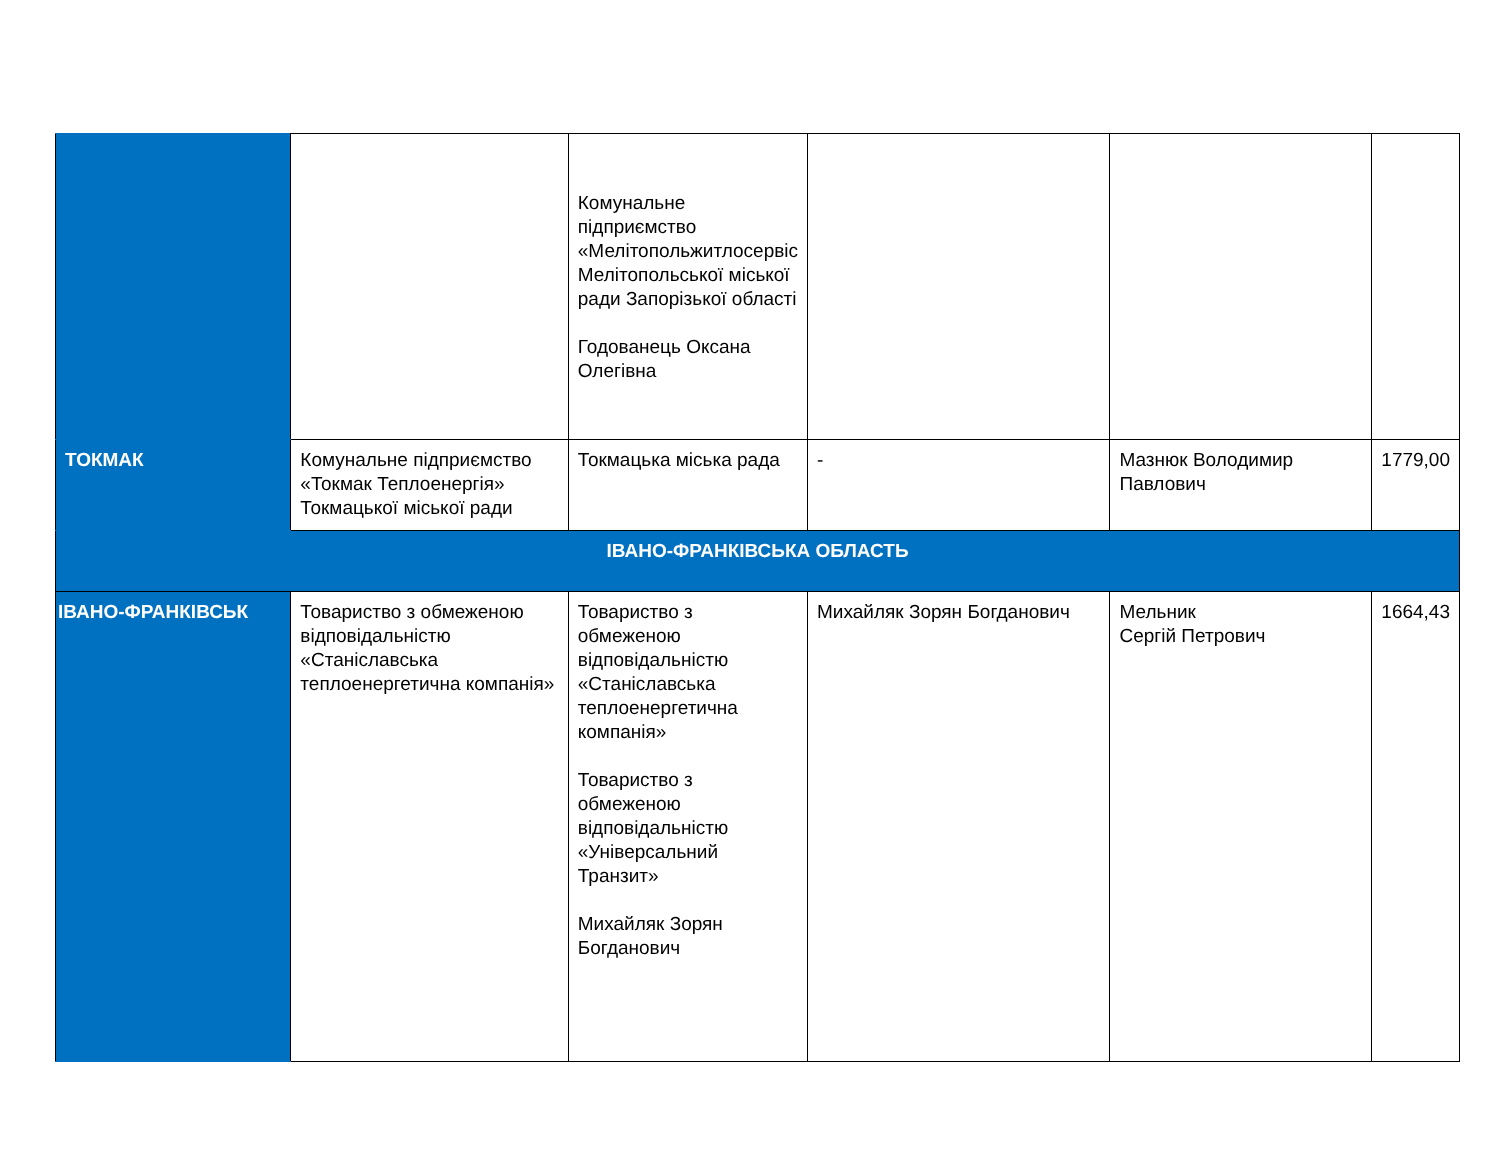| | | Комунальне підприємство «Мелітопольжитлосервіс Мелітопольської міської ради Запорізької області Годованець Оксана Олегівна | | | |
| ТОКМАК | Комунальне підприємство «Токмак Теплоенергія» Токмацької міської ради | Токмацька міська рада | - | Мазнюк Володимир Павлович | 1779,00 |
| ІВАНО-ФРАНКІВСЬКА ОБЛАСТЬ | | | | | |
| ІВАНО-ФРАНКІВСЬК | Товариство з обмеженою відповідальністю «Станіславська теплоенергетична компанія» | Товариство з обмеженою відповідальністю «Станіславська теплоенергетична компанія» Товариство з обмеженою відповідальністю «Універсальний Транзит» Михайляк Зорян Богданович | Михайляк Зорян Богданович | Мельник Сергій Петрович | 1664,43 |